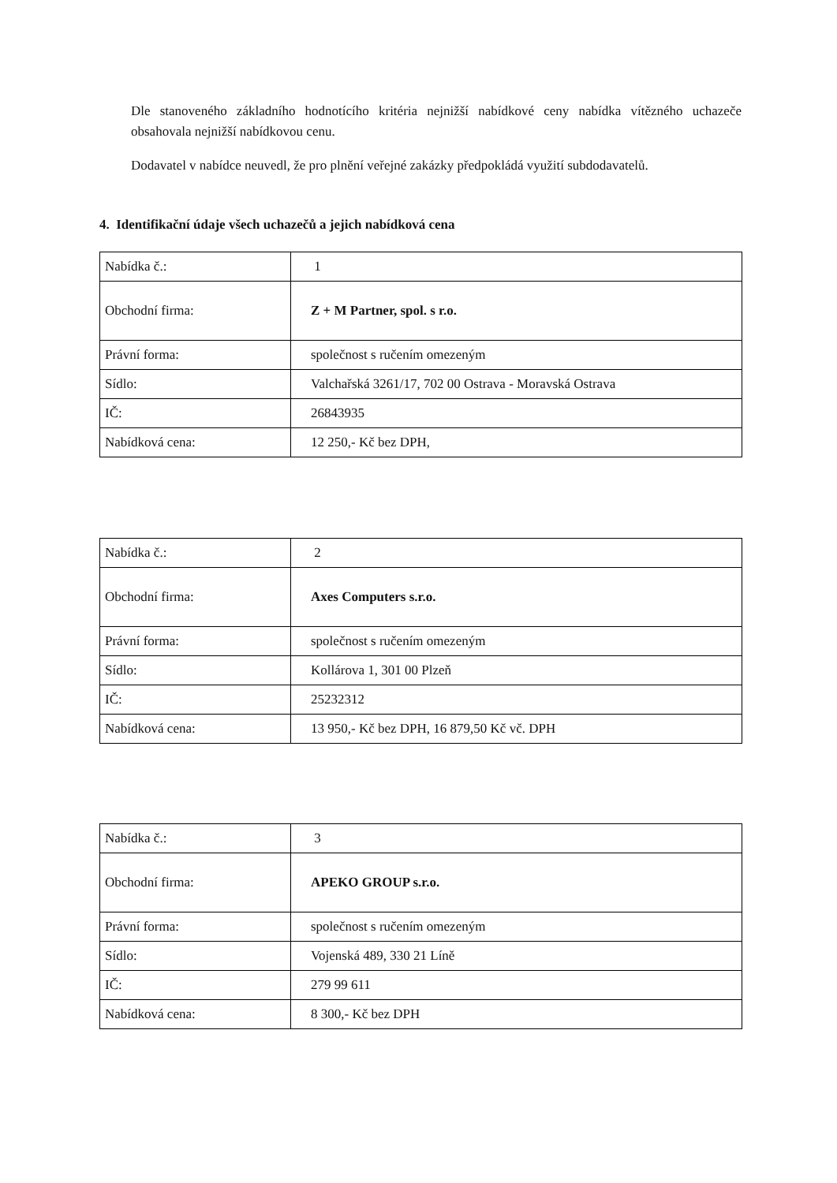Dle stanoveného základního hodnotícího kritéria nejnižší nabídkové ceny nabídka vítězného uchazeče obsahovala nejnižší nabídkovou cenu.
Dodavatel v nabídce neuvedl, že pro plnění veřejné zakázky předpokládá využití subdodavatelů.
4. Identifikační údaje všech uchazečů a jejich nabídková cena
| Nabídka č.: | 1 |
| Obchodní firma: | Z + M Partner, spol. s r.o. |
| Právní forma: | společnost s ručením omezeným |
| Sídlo: | Valchařská 3261/17, 702 00 Ostrava - Moravská Ostrava |
| IČ: | 26843935 |
| Nabídková cena: | 12 250,- Kč bez DPH, |
| Nabídka č.: | 2 |
| Obchodní firma: | Axes Computers s.r.o. |
| Právní forma: | společnost s ručením omezeným |
| Sídlo: | Kollárova 1, 301 00 Plzeň |
| IČ: | 25232312 |
| Nabídková cena: | 13 950,- Kč bez DPH, 16 879,50 Kč vč. DPH |
| Nabídka č.: | 3 |
| Obchodní firma: | APEKO GROUP s.r.o. |
| Právní forma: | společnost s ručením omezeným |
| Sídlo: | Vojenská 489, 330 21 Líně |
| IČ: | 279 99 611 |
| Nabídková cena: | 8 300,- Kč bez DPH |